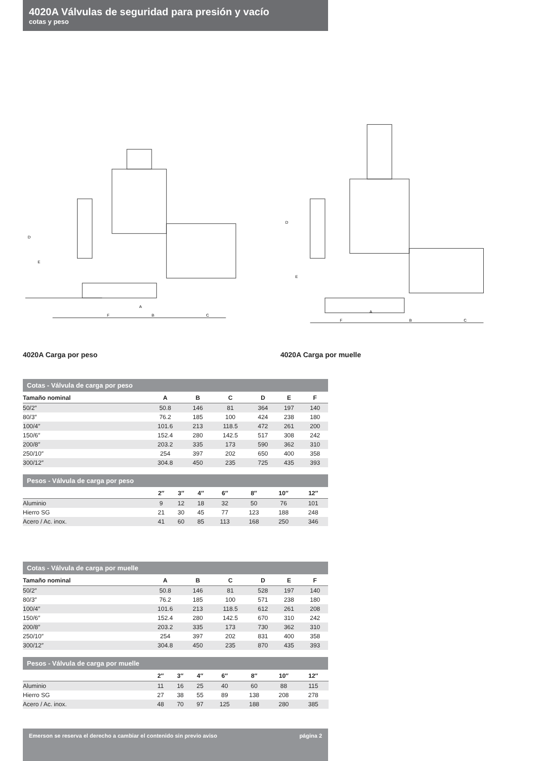4020A Válvulas de seguridad para presión y vacío
cotas y peso
F
B
C
A
D
E
F
B
C
A
D
E
4020A Carga por peso 4020A Carga por muelle
Cotas - Válvula de carga por peso
| Tamaño nominal | A | B | C | D | E | F | |
| --- | --- | --- | --- | --- | --- | --- | --- |
| 50/2″ | 50.8 | 146 | 81 | 364 | 197 | 140 | |
| 80/3″ | 76.2 | 185 | 100 | 424 | 238 | 180 | |
| 100/4″ | 101.6 | 213 | 118.5 | 472 | 261 | 200 | |
| 150/6″ | 152.4 | 280 | 142.5 | 517 | 308 | 242 | |
| 200/8″ | 203.2 | 335 | 173 | 590 | 362 | 310 | |
| 250/10″ | 254 | 397 | 202 | 650 | 400 | 358 | |
| 300/12″ | 304.8 | 450 | 235 | 725 | 435 | 393 | |
Pesos - Válvula de carga por peso
| | 2″ | 3″ | 4″ | 6″ | 8″ | 10″ | 12″ | |
| --- | --- | --- | --- | --- | --- | --- | --- | --- |
| Aluminio | 9 | 12 | 18 | 32 | 50 | 76 | 101 | |
| Hierro SG | 21 | 30 | 45 | 77 | 123 | 188 | 248 | |
| Acero / Ac. inox. | 41 | 60 | 85 | 113 | 168 | 250 | 346 | |
Cotas - Válvula de carga por muelle
| Tamaño nominal | A | B | C | D | E | F | |
| --- | --- | --- | --- | --- | --- | --- | --- |
| 50/2″ | 50.8 | 146 | 81 | 528 | 197 | 140 | |
| 80/3″ | 76.2 | 185 | 100 | 571 | 238 | 180 | |
| 100/4″ | 101.6 | 213 | 118.5 | 612 | 261 | 208 | |
| 150/6″ | 152.4 | 280 | 142.5 | 670 | 310 | 242 | |
| 200/8″ | 203.2 | 335 | 173 | 730 | 362 | 310 | |
| 250/10″ | 254 | 397 | 202 | 831 | 400 | 358 | |
| 300/12″ | 304.8 | 450 | 235 | 870 | 435 | 393 | |
Pesos - Válvula de carga por muelle
| | 2″ | 3″ | 4″ | 6″ | 8″ | 10″ | 12″ | |
| --- | --- | --- | --- | --- | --- | --- | --- | --- |
| Aluminio | 11 | 16 | 25 | 40 | 60 | 88 | 115 | |
| Hierro SG | 27 | 38 | 55 | 89 | 138 | 208 | 278 | |
| Acero / Ac. inox. | 48 | 70 | 97 | 125 | 188 | 280 | 385 | |
Emerson se reserva el derecho a cambiar el contenido sin previo aviso página 2